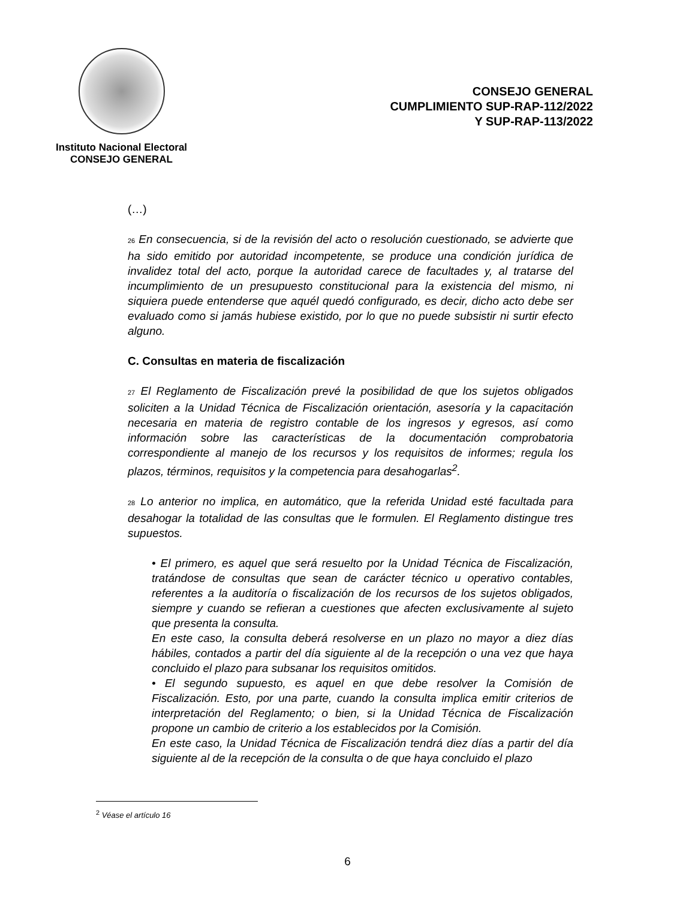Instituto Nacional Electoral
CONSEJO GENERAL
CONSEJO GENERAL
CUMPLIMIENTO SUP-RAP-112/2022
Y SUP-RAP-113/2022
(…)
26 En consecuencia, si de la revisión del acto o resolución cuestionado, se advierte que ha sido emitido por autoridad incompetente, se produce una condición jurídica de invalidez total del acto, porque la autoridad carece de facultades y, al tratarse del incumplimiento de un presupuesto constitucional para la existencia del mismo, ni siquiera puede entenderse que aquél quedó configurado, es decir, dicho acto debe ser evaluado como si jamás hubiese existido, por lo que no puede subsistir ni surtir efecto alguno.
C. Consultas en materia de fiscalización
27 El Reglamento de Fiscalización prevé la posibilidad de que los sujetos obligados soliciten a la Unidad Técnica de Fiscalización orientación, asesoría y la capacitación necesaria en materia de registro contable de los ingresos y egresos, así como información sobre las características de la documentación comprobatoria correspondiente al manejo de los recursos y los requisitos de informes; regula los plazos, términos, requisitos y la competencia para desahogarlas<sup>2</sup>.
28 Lo anterior no implica, en automático, que la referida Unidad esté facultada para desahogar la totalidad de las consultas que le formulen. El Reglamento distingue tres supuestos.
• El primero, es aquel que será resuelto por la Unidad Técnica de Fiscalización, tratándose de consultas que sean de carácter técnico u operativo contables, referentes a la auditoría o fiscalización de los recursos de los sujetos obligados, siempre y cuando se refieran a cuestiones que afecten exclusivamente al sujeto que presenta la consulta.
En este caso, la consulta deberá resolverse en un plazo no mayor a diez días hábiles, contados a partir del día siguiente al de la recepción o una vez que haya concluido el plazo para subsanar los requisitos omitidos.
• El segundo supuesto, es aquel en que debe resolver la Comisión de Fiscalización. Esto, por una parte, cuando la consulta implica emitir criterios de interpretación del Reglamento; o bien, si la Unidad Técnica de Fiscalización propone un cambio de criterio a los establecidos por la Comisión.
En este caso, la Unidad Técnica de Fiscalización tendrá diez días a partir del día siguiente al de la recepción de la consulta o de que haya concluido el plazo
<sup>2</sup> Véase el artículo 16
6